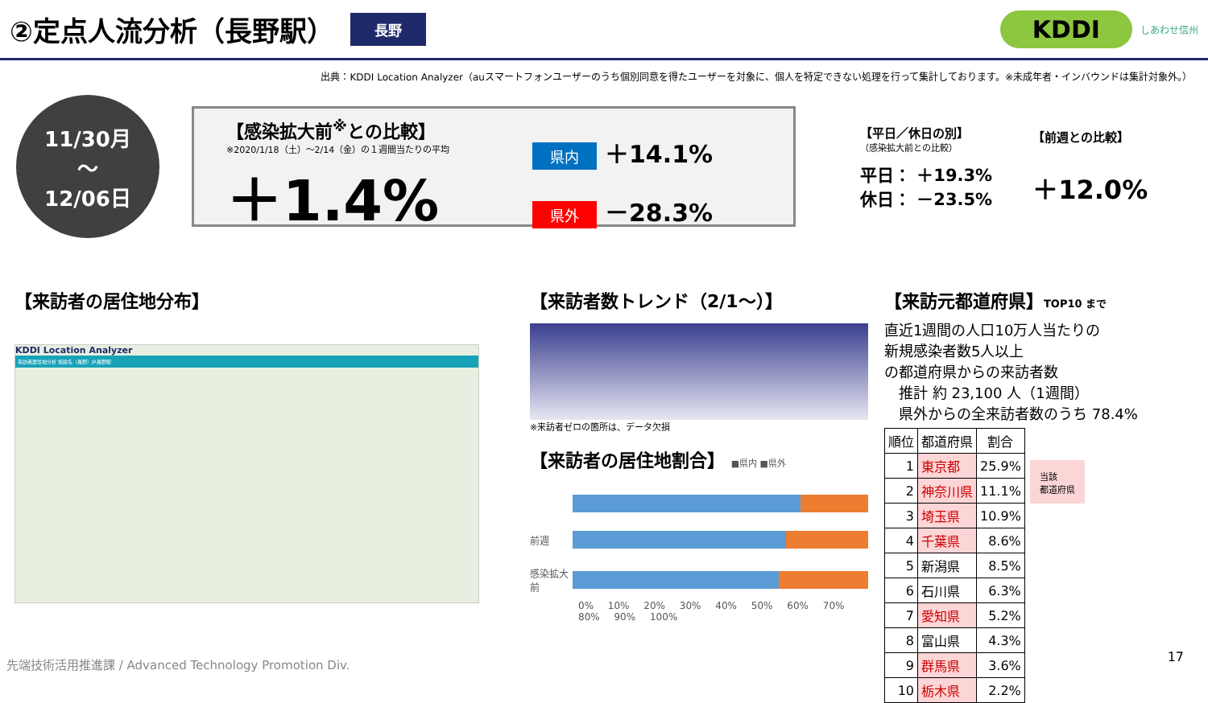②定点人流分析（長野駅）
長野 KDDI しあわせ信州
出典：KDDI Location Analyzer（auスマートフォンユーザーのうち個別同意を得たユーザーを対象に、個人を特定できない処理を行って集計しております。※未成年者・インバウンドは集計対象外。）
11/30月
～
12/06日
【感染拡大前<sup>※</sup>との比較】
※2020/1/18（土）～2/14（金）の１週間当たりの平均
＋1.4%
県内 ＋14.1%
県外 －28.3%
【平日／休日の別】
（感染拡大前との比較）
平日： ＋19.3%
休日： －23.5%
【前週との比較】
＋12.0%
【来訪者の居住地分布】
KDDI Location Analyzer
来訪者居住地分析 施設名（長野）JR長野駅
【来訪者数トレンド（2/1～）】
※来訪者ゼロの箇所は、データ欠損
【来訪者の居住地割合】 ■県内 ■県外
前週
感染拡大前
0% 10% 20% 30% 40% 50% 60% 70% 80% 90% 100%
【来訪元都道府県】TOP10 まで
直近1週間の人口10万人当たりの
新規感染者数5人以上
の都道府県からの来訪者数
　推計 約 23,100 人（1週間）
　県外からの全来訪者数のうち 78.4%
| 順位 | 都道府県 | 割合 |
| --- | --- | --- |
| 1 | 東京都 | 25.9% |
| 2 | 神奈川県 | 11.1% |
| 3 | 埼玉県 | 10.9% |
| 4 | 千葉県 | 8.6% |
| 5 | 新潟県 | 8.5% |
| 6 | 石川県 | 6.3% |
| 7 | 愛知県 | 5.2% |
| 8 | 富山県 | 4.3% |
| 9 | 群馬県 | 3.6% |
| 10 | 栃木県 | 2.2% |
当該
都道府県
先端技術活用推進課 / Advanced Technology Promotion Div.
17